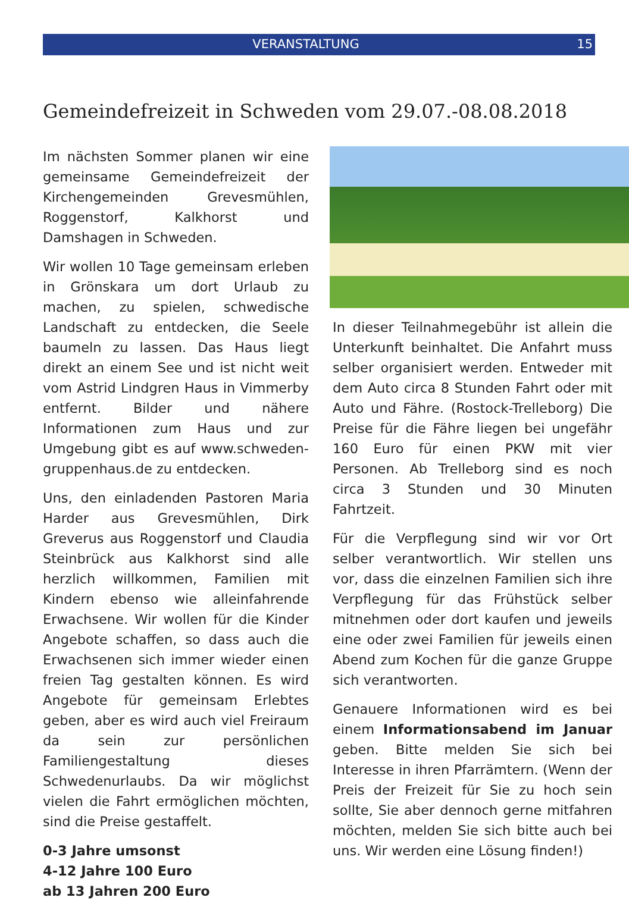VERANSTALTUNG 15
Gemeindefreizeit in Schweden vom 29.07.-08.08.2018
Im nächsten Sommer planen wir eine gemeinsame Gemeindefreizeit der Kirchengemeinden Grevesmühlen, Roggenstorf, Kalkhorst und Damshagen in Schweden.
Wir wollen 10 Tage gemeinsam erleben in Grönskara um dort Urlaub zu machen, zu spielen, schwedische Landschaft zu entdecken, die Seele baumeln zu lassen. Das Haus liegt direkt an einem See und ist nicht weit vom Astrid Lindgren Haus in Vimmerby entfernt. Bilder und nähere Informationen zum Haus und zur Umgebung gibt es auf www.schweden-gruppenhaus.de zu entdecken.
Uns, den einladenden Pastoren Maria Harder aus Grevesmühlen, Dirk Greverus aus Roggenstorf und Claudia Steinbrück aus Kalkhorst sind alle herzlich willkommen, Familien mit Kindern ebenso wie alleinfahrende Erwachsene. Wir wollen für die Kinder Angebote schaffen, so dass auch die Erwachsenen sich immer wieder einen freien Tag gestalten können. Es wird Angebote für gemeinsam Erlebtes geben, aber es wird auch viel Freiraum da sein zur persönlichen Familiengestaltung dieses Schwedenurlaubs. Da wir möglichst vielen die Fahrt ermöglichen möchten, sind die Preise gestaffelt.
0-3 Jahre umsonst
4-12 Jahre 100 Euro
ab 13 Jahren 200 Euro
In dieser Teilnahmegebühr ist allein die Unterkunft beinhaltet. Die Anfahrt muss selber organisiert werden. Entweder mit dem Auto circa 8 Stunden Fahrt oder mit Auto und Fähre. (Rostock-Trelleborg) Die Preise für die Fähre liegen bei ungefähr 160 Euro für einen PKW mit vier Personen. Ab Trelleborg sind es noch circa 3 Stunden und 30 Minuten Fahrtzeit.
Für die Verpflegung sind wir vor Ort selber verantwortlich. Wir stellen uns vor, dass die einzelnen Familien sich ihre Verpflegung für das Frühstück selber mitnehmen oder dort kaufen und jeweils eine oder zwei Familien für jeweils einen Abend zum Kochen für die ganze Gruppe sich verantworten.
Genauere Informationen wird es bei einem Informationsabend im Januar geben. Bitte melden Sie sich bei Interesse in ihren Pfarrämtern. (Wenn der Preis der Freizeit für Sie zu hoch sein sollte, Sie aber dennoch gerne mitfahren möchten, melden Sie sich bitte auch bei uns. Wir werden eine Lösung finden!)